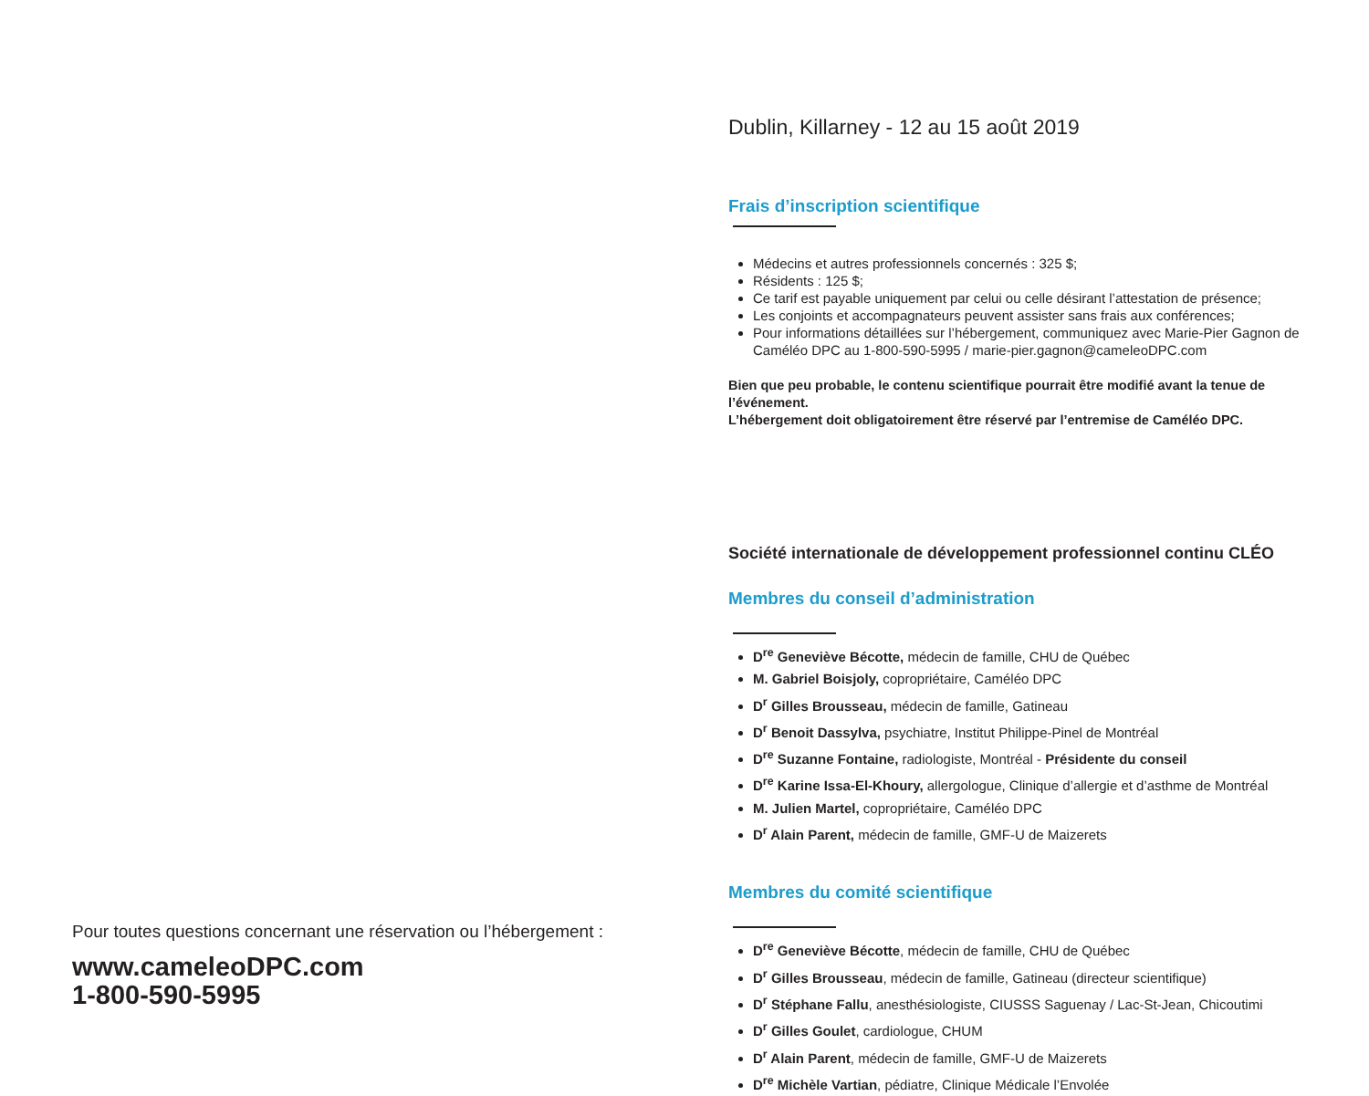Pour toutes questions concernant une réservation ou l’hébergement :
www.cameleoDPC.com
1-800-590-5995
Dublin, Killarney - 12 au 15 août 2019
Frais d’inscription scientifique
Médecins et autres professionnels concernés : 325 $;
Résidents : 125 $;
Ce tarif est payable uniquement par celui ou celle désirant l’attestation de présence;
Les conjoints et accompagnateurs peuvent assister sans frais aux conférences;
Pour informations détaillées sur l’hébergement, communiquez avec Marie-Pier Gagnon de Caméléo DPC au 1-800-590-5995 / marie-pier.gagnon@cameleoDPC.com
Bien que peu probable, le contenu scientifique pourrait être modifié avant la tenue de l’événement.
L’hébergement doit obligatoirement être réservé par l’entremise de Caméléo DPC.
Société internationale de développement professionnel continu CLÉO
Membres du conseil d’administration
D<sup>re</sup> Geneviève Bécotte, médecin de famille, CHU de Québec
M. Gabriel Boisjoly, copropriétaire, Caméléo DPC
D<sup>r</sup> Gilles Brousseau, médecin de famille, Gatineau
D<sup>r</sup> Benoit Dassylva, psychiatre, Institut Philippe-Pinel de Montréal
D<sup>re</sup> Suzanne Fontaine, radiologiste, Montréal - Présidente du conseil
D<sup>re</sup> Karine Issa-El-Khoury, allergologue, Clinique d’allergie et d’asthme de Montréal
M. Julien Martel, copropriétaire, Caméléo DPC
D<sup>r</sup> Alain Parent, médecin de famille, GMF-U de Maizerets
Membres du comité scientifique
D<sup>re</sup> Geneviève Bécotte, médecin de famille, CHU de Québec
D<sup>r</sup> Gilles Brousseau, médecin de famille, Gatineau (directeur scientifique)
D<sup>r</sup> Stéphane Fallu, anesthésiologiste, CIUSSS Saguenay / Lac-St-Jean, Chicoutimi
D<sup>r</sup> Gilles Goulet, cardiologue, CHUM
D<sup>r</sup> Alain Parent, médecin de famille, GMF-U de Maizerets
D<sup>re</sup> Michèle Vartian, pédiatre, Clinique Médicale l’Envolée